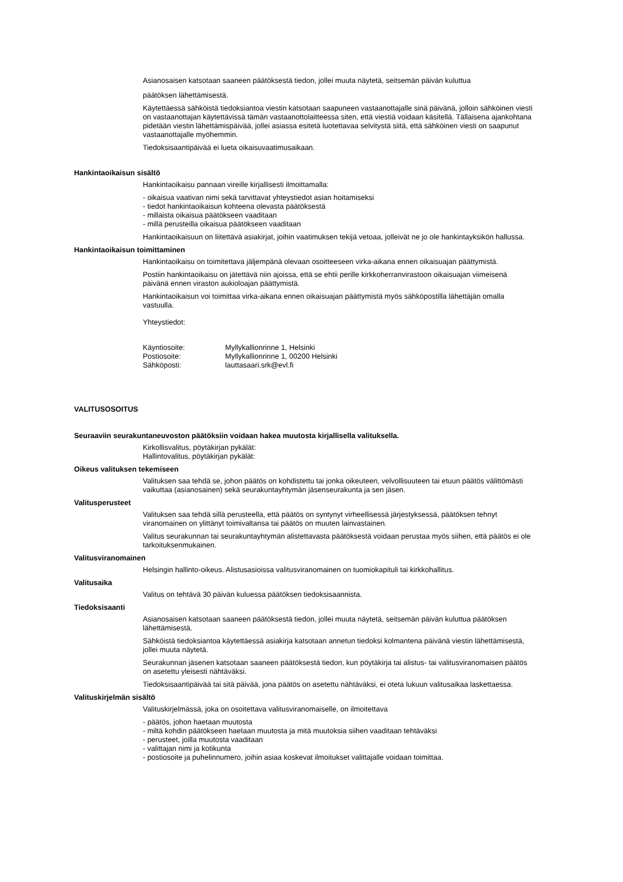Asianosaisen katsotaan saaneen päätöksestä tiedon, jollei muuta näytetä, seitsemän päivän kuluttua
päätöksen lähettämisestä.
Käytettäessä sähköistä tiedoksiantoa viestin katsotaan saapuneen vastaanottajalle sinä päivänä, jolloin sähköinen viesti on vastaanottajan käytettävissä tämän vastaanottolaitteessa siten, että viestiä voidaan käsitellä. Tällaisena ajankohtana pidetään viestin lähettämispäivää, jollei asiassa esitetä luotettavaa selvitystä siitä, että sähköinen viesti on saapunut vastaanottajalle myöhemmin.
Tiedoksisaantipäivää ei lueta oikaisuvaatimusaikaan.
Hankintaoikaisun sisältö
Hankintaoikaisu pannaan vireille kirjallisesti ilmoittamalla:
- oikaisua vaativan nimi sekä tarvittavat yhteystiedot asian hoitamiseksi
- tiedot hankintaoikaisun kohteena olevasta päätöksestä
- millaista oikaisua päätökseen vaaditaan
- millä perusteilla oikaisua päätökseen vaaditaan
Hankintaoikaisuun on liitettävä asiakirjat, joihin vaatimuksen tekijä vetoaa, jolleivät ne jo ole hankintayksikön hallussa.
Hankintaoikaisun toimittaminen
Hankintaoikaisu on toimitettava jäljempänä olevaan osoitteeseen virka-aikana ennen oikaisuajan päättymistä.
Postiin hankintaoikaisu on jätettävä niin ajoissa, että se ehtii perille kirkkoherranvirastoon oikaisuajan viimeisenä päivänä ennen viraston aukioloajan päättymistä.
Hankintaoikaisun voi toimittaa virka-aikana ennen oikaisuajan päättymistä myös sähköpostilla lähettäjän omalla vastuulla.
Yhteystiedot:
| Käyntiosoite: | Myllykallionrinne 1, Helsinki |
| Postiosoite: | Myllykallionrinne 1, 00200 Helsinki |
| Sähköposti: | lauttasaari.srk@evl.fi |
VALITUSOSOITUS
Seuraaviin seurakuntaneuvoston päätöksiin voidaan hakea muutosta kirjallisella valituksella.
Kirkollisvalitus, pöytäkirjan pykälät:
Hallintovalitus, pöytäkirjan pykälät:
Oikeus valituksen tekemiseen
Valituksen saa tehdä se, johon päätös on kohdistettu tai jonka oikeuteen, velvollisuuteen tai etuun päätös välittömästi vaikuttaa (asianosainen) sekä seurakuntayhtymän jäsenseurakunta ja sen jäsen.
Valitusperusteet
Valituksen saa tehdä sillä perusteella, että päätös on syntynyt virheellisessä järjestyksessä, päätöksen tehnyt viranomainen on ylittänyt toimivaltansa tai päätös on muuten lainvastainen.
Valitus seurakunnan tai seurakuntayhtymän alistettavasta päätöksestä voidaan perustaa myös siihen, että päätös ei ole tarkoituksenmukainen.
Valitusviranomainen
Helsingin hallinto-oikeus. Alistusasioissa valitusviranomainen on tuomiokapituli tai kirkkohallitus.
Valitusaika
Valitus on tehtävä 30 päivän kuluessa päätöksen tiedoksisaannista.
Tiedoksisaanti
Asianosaisen katsotaan saaneen päätöksestä tiedon, jollei muuta näytetä, seitsemän päivän kuluttua päätöksen lähettämisestä.
Sähköistä tiedoksiantoa käytettäessä asiakirja katsotaan annetun tiedoksi kolmantena päivänä viestin lähettämisestä, jollei muuta näytetä.
Seurakunnan jäsenen katsotaan saaneen päätöksestä tiedon, kun pöytäkirja tai alistus- tai valitusviranomaisen päätös on asetettu yleisesti nähtäväksi.
Tiedoksisaantipäivää tai sitä päivää, jona päätös on asetettu nähtäväksi, ei oteta lukuun valitusaikaa laskettaessa.
Valituskirjelmän sisältö
Valituskirjelmässä, joka on osoitettava valitusviranomaiselle, on ilmoitettava
- päätös, johon haetaan muutosta
- miltä kohdin päätökseen haetaan muutosta ja mitä muutoksia siihen vaaditaan tehtäväksi
- perusteet, joilla muutosta vaaditaan
- valittajan nimi ja kotikunta
- postiosoite ja puhelinnumero, joihin asiaa koskevat ilmoitukset valittajalle voidaan toimittaa.